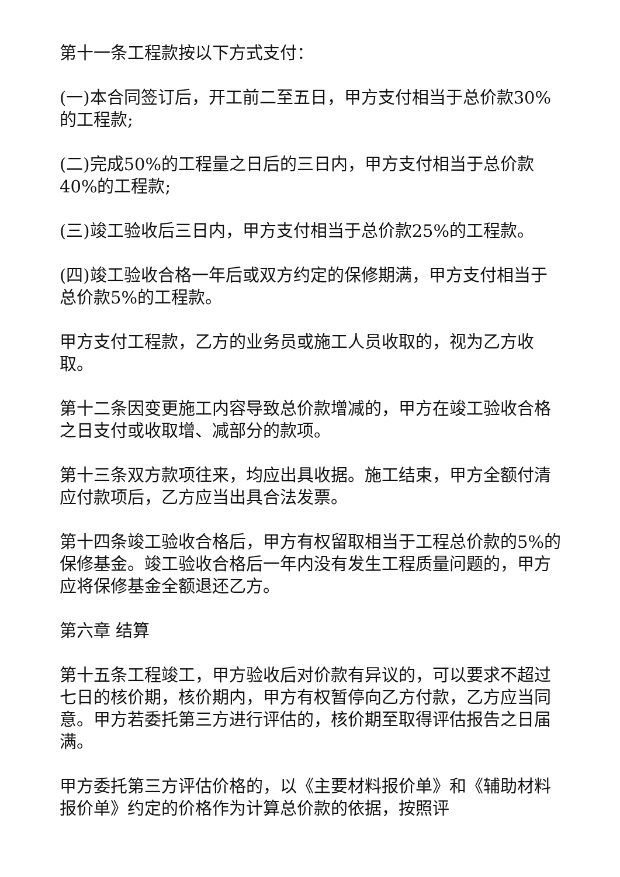第十一条工程款按以下方式支付：
(一)本合同签订后，开工前二至五日，甲方支付相当于总价款30%的工程款;
(二)完成50%的工程量之日后的三日内，甲方支付相当于总价款40%的工程款;
(三)竣工验收后三日内，甲方支付相当于总价款25%的工程款。
(四)竣工验收合格一年后或双方约定的保修期满，甲方支付相当于总价款5%的工程款。
甲方支付工程款，乙方的业务员或施工人员收取的，视为乙方收取。
第十二条因变更施工内容导致总价款增减的，甲方在竣工验收合格之日支付或收取增、减部分的款项。
第十三条双方款项往来，均应出具收据。施工结束，甲方全额付清应付款项后，乙方应当出具合法发票。
第十四条竣工验收合格后，甲方有权留取相当于工程总价款的5%的保修基金。竣工验收合格后一年内没有发生工程质量问题的，甲方应将保修基金全额退还乙方。
第六章 结算
第十五条工程竣工，甲方验收后对价款有异议的，可以要求不超过七日的核价期，核价期内，甲方有权暂停向乙方付款，乙方应当同意。甲方若委托第三方进行评估的，核价期至取得评估报告之日届满。
甲方委托第三方评估价格的，以《主要材料报价单》和《辅助材料报价单》约定的价格作为计算总价款的依据，按照评